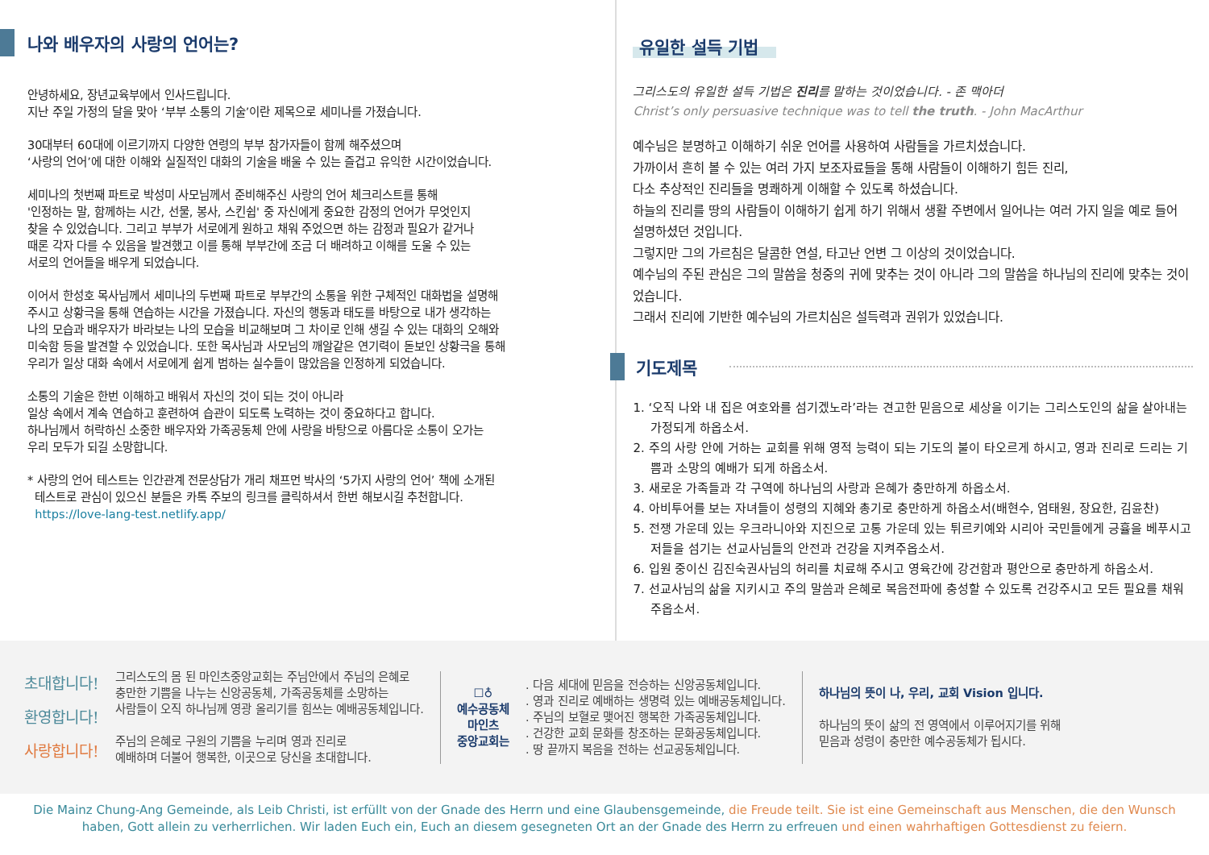나와 배우자의 사랑의 언어는?
안녕하세요, 장년교육부에서 인사드립니다.
지난 주일 가정의 달을 맞아 ‘부부 소통의 기술’이란 제목으로 세미나를 가졌습니다.
30대부터 60대에 이르기까지 다양한 연령의 부부 참가자들이 함께 해주셨으며
‘사랑의 언어’에 대한 이해와 실질적인 대화의 기술을 배울 수 있는 즐겁고 유익한 시간이었습니다.
세미나의 첫번째 파트로 박성미 사모님께서 준비해주신 사랑의 언어 체크리스트를 통해
'인정하는 말, 함께하는 시간, 선물, 봉사, 스킨쉽' 중 자신에게 중요한 감정의 언어가 무엇인지
찾을 수 있었습니다. 그리고 부부가 서로에게 원하고 채워 주었으면 하는 감정과 필요가 같거나
때론 각자 다를 수 있음을 발견했고 이를 통해 부부간에 조금 더 배려하고 이해를 도울 수 있는
서로의 언어들을 배우게 되었습니다.
이어서 한성호 목사님께서 세미나의 두번째 파트로 부부간의 소통을 위한 구체적인 대화법을 설명해
주시고 상황극을 통해 연습하는 시간을 가졌습니다. 자신의 행동과 태도를 바탕으로 내가 생각하는
나의 모습과 배우자가 바라보는 나의 모습을 비교해보며 그 차이로 인해 생길 수 있는 대화의 오해와
미숙함 등을 발견할 수 있었습니다. 또한 목사님과 사모님의 깨알같은 연기력이 돋보인 상황극을 통해
우리가 일상 대화 속에서 서로에게 쉽게 범하는 실수들이 많았음을 인정하게 되었습니다.
소통의 기술은 한번 이해하고 배워서 자신의 것이 되는 것이 아니라
일상 속에서 계속 연습하고 훈련하여 습관이 되도록 노력하는 것이 중요하다고 합니다.
하나님께서 허락하신 소중한 배우자와 가족공동체 안에 사랑을 바탕으로 아름다운 소통이 오가는
우리 모두가 되길 소망합니다.
* 사랑의 언어 테스트는 인간관계 전문상담가 개리 채프먼 박사의 ‘5가지 사랑의 언어’ 책에 소개된
테스트로 관심이 있으신 분들은 카톡 주보의 링크를 클릭하셔서 한번 해보시길 추천합니다.
https://love-lang-test.netlify.app/
유일한 설득 기법
그리스도의 유일한 설득 기법은 진리를 말하는 것이었습니다. - 존 맥아더
Christ’s only persuasive technique was to tell the truth. - John MacArthur
예수님은 분명하고 이해하기 쉬운 언어를 사용하여 사람들을 가르치셨습니다.
가까이서 흔히 볼 수 있는 여러 가지 보조자료들을 통해 사람들이 이해하기 힘든 진리,
다소 추상적인 진리들을 명쾌하게 이해할 수 있도록 하셨습니다.
하늘의 진리를 땅의 사람들이 이해하기 쉽게 하기 위해서 생활 주변에서 일어나는 여러 가지 일을 예로 들어 설명하셨던 것입니다.
그렇지만 그의 가르침은 달콤한 연설, 타고난 언변 그 이상의 것이었습니다.
예수님의 주된 관심은 그의 말씀을 청중의 귀에 맞추는 것이 아니라 그의 말씀을 하나님의 진리에 맞추는 것이었습니다.
그래서 진리에 기반한 예수님의 가르치심은 설득력과 권위가 있었습니다.
기도제목
1. ‘오직 나와 내 집은 여호와를 섬기겠노라’라는 견고한 믿음으로 세상을 이기는 그리스도인의 삶을 살아내는 가정되게 하옵소서.
2. 주의 사랑 안에 거하는 교회를 위해 영적 능력이 되는 기도의 불이 타오르게 하시고, 영과 진리로 드리는 기쁨과 소망의 예배가 되게 하옵소서.
3. 새로운 가족들과 각 구역에 하나님의 사랑과 은혜가 충만하게 하옵소서.
4. 아비투어를 보는 자녀들이 성령의 지혜와 총기로 충만하게 하옵소서(배현수, 엄태원, 장요한, 김윤찬)
5. 전쟁 가운데 있는 우크라니아와 지진으로 고통 가운데 있는 튀르키예와 시리아 국민들에게 긍휼을 베푸시고 저들을 섬기는 선교사님들의 안전과 건강을 지켜주옵소서.
6. 입원 중이신 김진숙권사님의 허리를 치료해 주시고 영육간에 강건함과 평안으로 충만하게 하옵소서.
7. 선교사님의 삶을 지키시고 주의 말씀과 은혜로 복음전파에 충성할 수 있도록 건강주시고 모든 필요를 채워 주옵소서.
초대합니다!
환영합니다!
사랑합니다!
그리스도의 몸 된 마인츠중앙교회는 주님안에서 주님의 은혜로
충만한 기쁨을 나누는 신앙공동체, 가족공동체를 소망하는
사람들이 오직 하나님께 영광 올리기를 힘쓰는 예배공동체입니다.
주님의 은혜로 구원의 기쁨을 누리며 영과 진리로
예배하며 더불어 행복한, 이곳으로 당신을 초대합니다.
☐♁
예수공동체
마인츠
중앙교회는
. 다음 세대에 믿음을 전승하는 신앙공동체입니다.
. 영과 진리로 예배하는 생명력 있는 예배공동체입니다.
. 주님의 보혈로 맺어진 행복한 가족공동체입니다.
. 건강한 교회 문화를 창조하는 문화공동체입니다.
. 땅 끝까지 복음을 전하는 선교공동체입니다.
하나님의 뜻이 나, 우리, 교회 Vision 입니다.
하나님의 뜻이 삶의 전 영역에서 이루어지기를 위해
믿음과 성령이 충만한 예수공동체가 됩시다.
Die Mainz Chung-Ang Gemeinde, als Leib Christi, ist erfüllt von der Gnade des Herrn und eine Glaubensgemeinde, die Freude teilt. Sie ist eine Gemeinschaft aus Menschen, die den Wunsch haben, Gott allein zu verherrlichen. Wir laden Euch ein, Euch an diesem gesegneten Ort an der Gnade des Herrn zu erfreuen und einen wahrhaftigen Gottesdienst zu feiern.